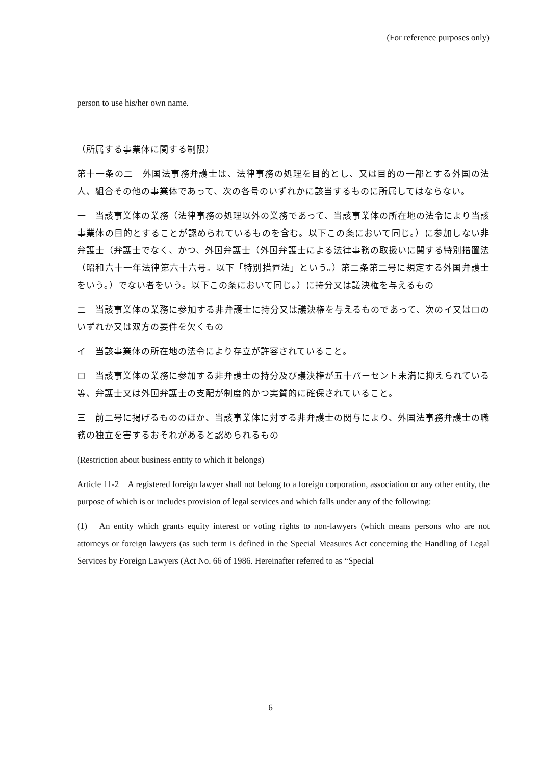(For reference purposes only)
person to use his/her own name.
（所属する事業体に関する制限）
第十一条の二　外国法事務弁護士は、法律事務の処理を目的とし、又は目的の一部とする外国の法人、組合その他の事業体であって、次の各号のいずれかに該当するものに所属してはならない。
一　当該事業体の業務（法律事務の処理以外の業務であって、当該事業体の所在地の法令により当該事業体の目的とすることが認められているものを含む。以下この条において同じ。）に参加しない非弁護士（弁護士でなく、かつ、外国弁護士（外国弁護士による法律事務の取扱いに関する特別措置法（昭和六十一年法律第六十六号。以下「特別措置法」という。）第二条第二号に規定する外国弁護士をいう。）でない者をいう。以下この条において同じ。）に持分又は議決権を与えるもの
二　当該事業体の業務に参加する非弁護士に持分又は議決権を与えるものであって、次のイ又はロのいずれか又は双方の要件を欠くもの
イ　当該事業体の所在地の法令により存立が許容されていること。
ロ　当該事業体の業務に参加する非弁護士の持分及び議決権が五十パーセント未満に抑えられている等、弁護士又は外国弁護士の支配が制度的かつ実質的に確保されていること。
三　前二号に掲げるもののほか、当該事業体に対する非弁護士の関与により、外国法事務弁護士の職務の独立を害するおそれがあると認められるもの
(Restriction about business entity to which it belongs)
Article 11-2　A registered foreign lawyer shall not belong to a foreign corporation, association or any other entity, the purpose of which is or includes provision of legal services and which falls under any of the following:
(1)　An entity which grants equity interest or voting rights to non-lawyers (which means persons who are not attorneys or foreign lawyers (as such term is defined in the Special Measures Act concerning the Handling of Legal Services by Foreign Lawyers (Act No. 66 of 1986. Hereinafter referred to as “Special
6